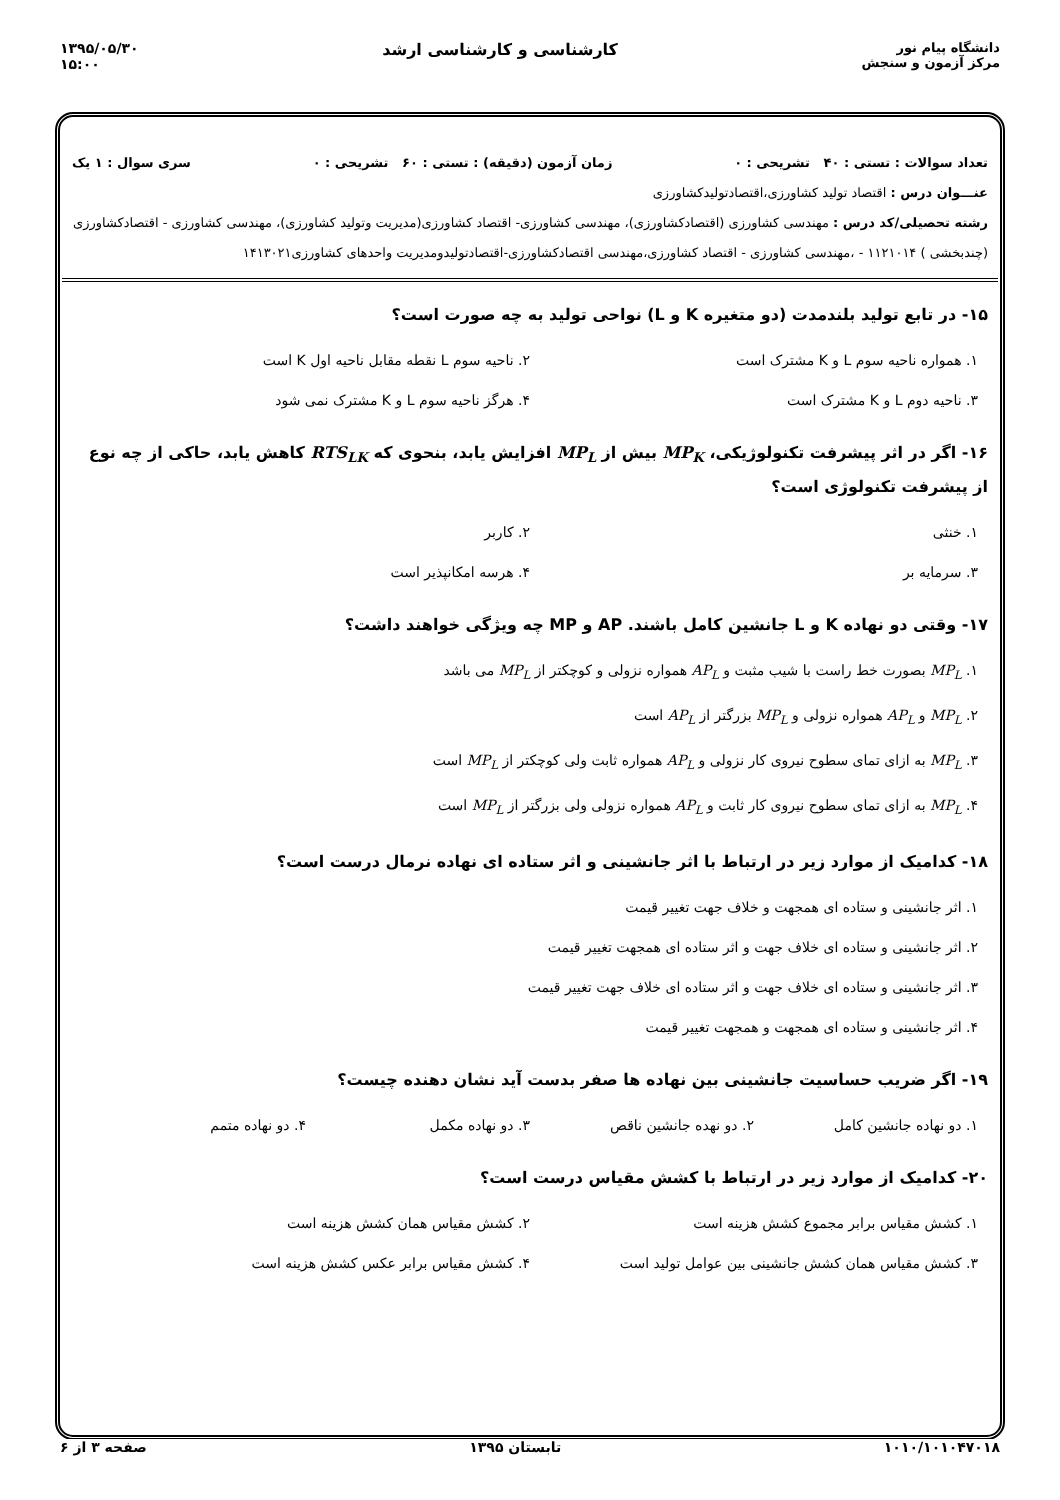دانشگاه پیام نور
مرکز آزمون و سنجش
کارشناسی و کارشناسی ارشد ۱۳۹۵/۰۵/۳۰
۱۵:۰۰
تعداد سوالات : تستی : ۴۰ تشریحی : ۰ زمان آزمون (دقیقه) : تستی : ۶۰ تشریحی : ۰ سری سوال : ۱ یک
عنـــوان درس : اقتصاد تولید کشاورزی،اقتصادتولیدکشاورزی
رشته تحصیلی/کد درس : مهندسی کشاورزی (اقتصادکشاورزی)، مهندسی کشاورزی- اقتصاد کشاورزی(مدیریت وتولید کشاورزی)، مهندسی کشاورزی - اقتصادکشاورزی (چندبخشی ) ۱۱۲۱۰۱۴ - ،مهندسی کشاورزی - اقتصاد کشاورزی،مهندسی اقتصادکشاورزی-اقتصادتولیدومدیریت واحدهای کشاورزی۱۴۱۳۰۲۱
۱۵- در تابع تولید بلندمدت (دو متغیره K و L) نواحی تولید به چه صورت است؟
۱. همواره ناحیه سوم L و K مشترک است
۲. ناحیه سوم L نقطه مقابل ناحیه اول K است
۳. ناحیه دوم L و K مشترک است
۴. هرگز ناحیه سوم L و K مشترک نمی شود
۱۶- اگر در اثر پیشرفت تکنولوژیکی، MP<sub>K</sub> بیش از MP<sub>L</sub> افزایش یابد، بنحوی که RTS<sub>LK</sub> کاهش یابد، حاکی از چه نوع از پیشرفت تکنولوژی است؟
۱. خنثی
۲. کاربر
۳. سرمایه بر
۴. هرسه امکانپذیر است
۱۷- وقتی دو نهاده K و L جانشین کامل باشند. AP و MP چه ویژگی خواهند داشت؟
۱. MP<sub>L</sub> بصورت خط راست با شیب مثبت و AP<sub>L</sub> همواره نزولی و کوچکتر از MP<sub>L</sub> می باشد
۲. MP<sub>L</sub> و AP<sub>L</sub> همواره نزولی و MP<sub>L</sub> بزرگتر از AP<sub>L</sub> است
۳. MP<sub>L</sub> به ازای تمای سطوح نیروی کار نزولی و AP<sub>L</sub> همواره ثابت ولی کوچکتر از MP<sub>L</sub> است
۴. MP<sub>L</sub> به ازای تمای سطوح نیروی کار ثابت و AP<sub>L</sub> همواره نزولی ولی بزرگتر از MP<sub>L</sub> است
۱۸- کدامیک از موارد زیر در ارتباط با اثر جانشینی و اثر ستاده ای نهاده نرمال درست است؟
۱. اثر جانشینی و ستاده ای همجهت و خلاف جهت تغییر قیمت
۲. اثر جانشینی و ستاده ای خلاف جهت و اثر ستاده ای همجهت تغییر قیمت
۳. اثر جانشینی و ستاده ای خلاف جهت و اثر ستاده ای خلاف جهت تغییر قیمت
۴. اثر جانشینی و ستاده ای همجهت و همجهت تغییر قیمت
۱۹- اگر ضریب حساسیت جانشینی بین نهاده ها صفر بدست آید نشان دهنده چیست؟
۱. دو نهاده جانشین کامل
۲. دو نهده جانشین ناقص
۳. دو نهاده مکمل
۴. دو نهاده متمم
۲۰- کدامیک از موارد زیر در ارتباط با کشش مقیاس درست است؟
۱. کشش مقیاس برابر مجموع کشش هزینه است
۲. کشش مقیاس همان کشش هزینه است
۳. کشش مقیاس همان کشش جانشینی بین عوامل تولید است
۴. کشش مقیاس برابر عکس کشش هزینه است
۱۰۱۰/۱۰۱۰۴۷۰۱۸ تابستان ۱۳۹۵ صفحه ۳ از ۶